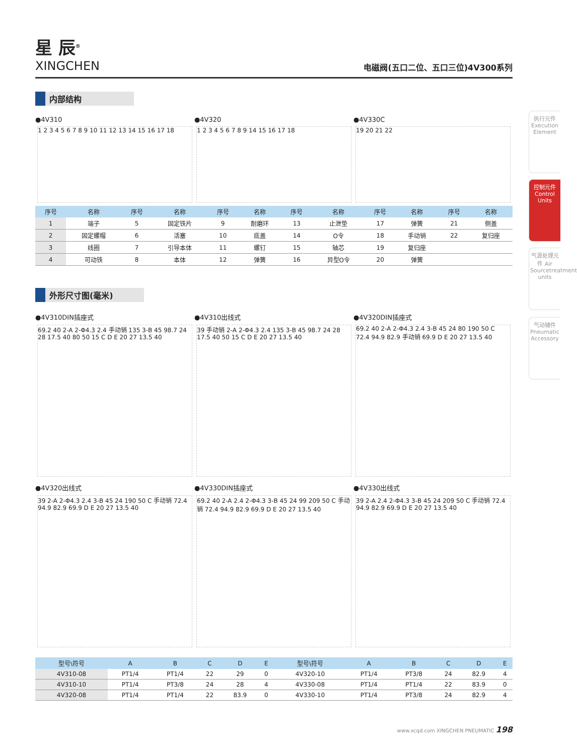执行元件 Execution Element
控制元件 Control Units
气源处理元件 Air Sourcetreatment units
气动辅件 Pneumatic Accessory
星 辰<sup>®</sup>
XINGCHEN
电磁阀(五口二位、五口三位)4V300系列
内部结构
●4V310
1 2 3 4 5 6 7 8 9 10 11 12 13 14 15 16 17 18
●4V320
1 2 3 4 5 6 7 8 9 14 15 16 17 18
●4V330C
19 20 21 22
| 序号 | 名称 | 序号 | 名称 | 序号 | 名称 | 序号 | 名称 | 序号 | 名称 | 序号 | 名称 |
| --- | --- | --- | --- | --- | --- | --- | --- | --- | --- | --- | --- |
| 1 | 端子 | 5 | 固定铁片 | 9 | 耐磨环 | 13 | 止泄垫 | 17 | 弹簧 | 21 | 侧盖 |
| 2 | 固定螺帽 | 6 | 活塞 | 10 | 底盖 | 14 | O令 | 18 | 手动销 | 22 | 复归座 |
| 3 | 线圈 | 7 | 引导本体 | 11 | 螺钉 | 15 | 轴芯 | 19 | 复归座 | | |
| 4 | 可动铁 | 8 | 本体 | 12 | 弹簧 | 16 | 异型O令 | 20 | 弹簧 | | |
外形尺寸图(毫米)
●4V310DIN插座式
69.2 40 2-A 2-Φ4.3 2.4 手动销 135 3-B 45 98.7 24 28 17.5 40 80 50 15 C D E 20 27 13.5 40
●4V310出线式
39 手动销 2-A 2-Φ4.3 2.4 135 3-B 45 98.7 24 28 17.5 40 50 15 C D E 20 27 13.5 40
●4V320DIN插座式
69.2 40 2-A 2-Φ4.3 2.4 3-B 45 24 80 190 50 C 72.4 94.9 82.9 手动销 69.9 D E 20 27 13.5 40
●4V320出线式
39 2-A 2-Φ4.3 2.4 3-B 45 24 190 50 C 手动销 72.4 94.9 82.9 69.9 D E 20 27 13.5 40
●4V330DIN插座式
69.2 40 2-A 2.4 2-Φ4.3 3-B 45 24 99 209 50 C 手动销 72.4 94.9 82.9 69.9 D E 20 27 13.5 40
●4V330出线式
39 2-A 2.4 2-Φ4.3 3-B 45 24 209 50 C 手动销 72.4 94.9 82.9 69.9 D E 20 27 13.5 40
| 型号\符号 | A | B | C | D | E | 型号\符号 | A | B | C | D | E |
| --- | --- | --- | --- | --- | --- | --- | --- | --- | --- | --- | --- |
| 4V310-08 | PT1/4 | PT1/4 | 22 | 29 | 0 | 4V320-10 | PT1/4 | PT3/8 | 24 | 82.9 | 4 |
| 4V310-10 | PT1/4 | PT3/8 | 24 | 28 | 4 | 4V330-08 | PT1/4 | PT1/4 | 22 | 83.9 | 0 |
| 4V320-08 | PT1/4 | PT1/4 | 22 | 83.9 | 0 | 4V330-10 | PT1/4 | PT3/8 | 24 | 82.9 | 4 |
www.xcqd.com XINGCHEN PNEUMATIC 198